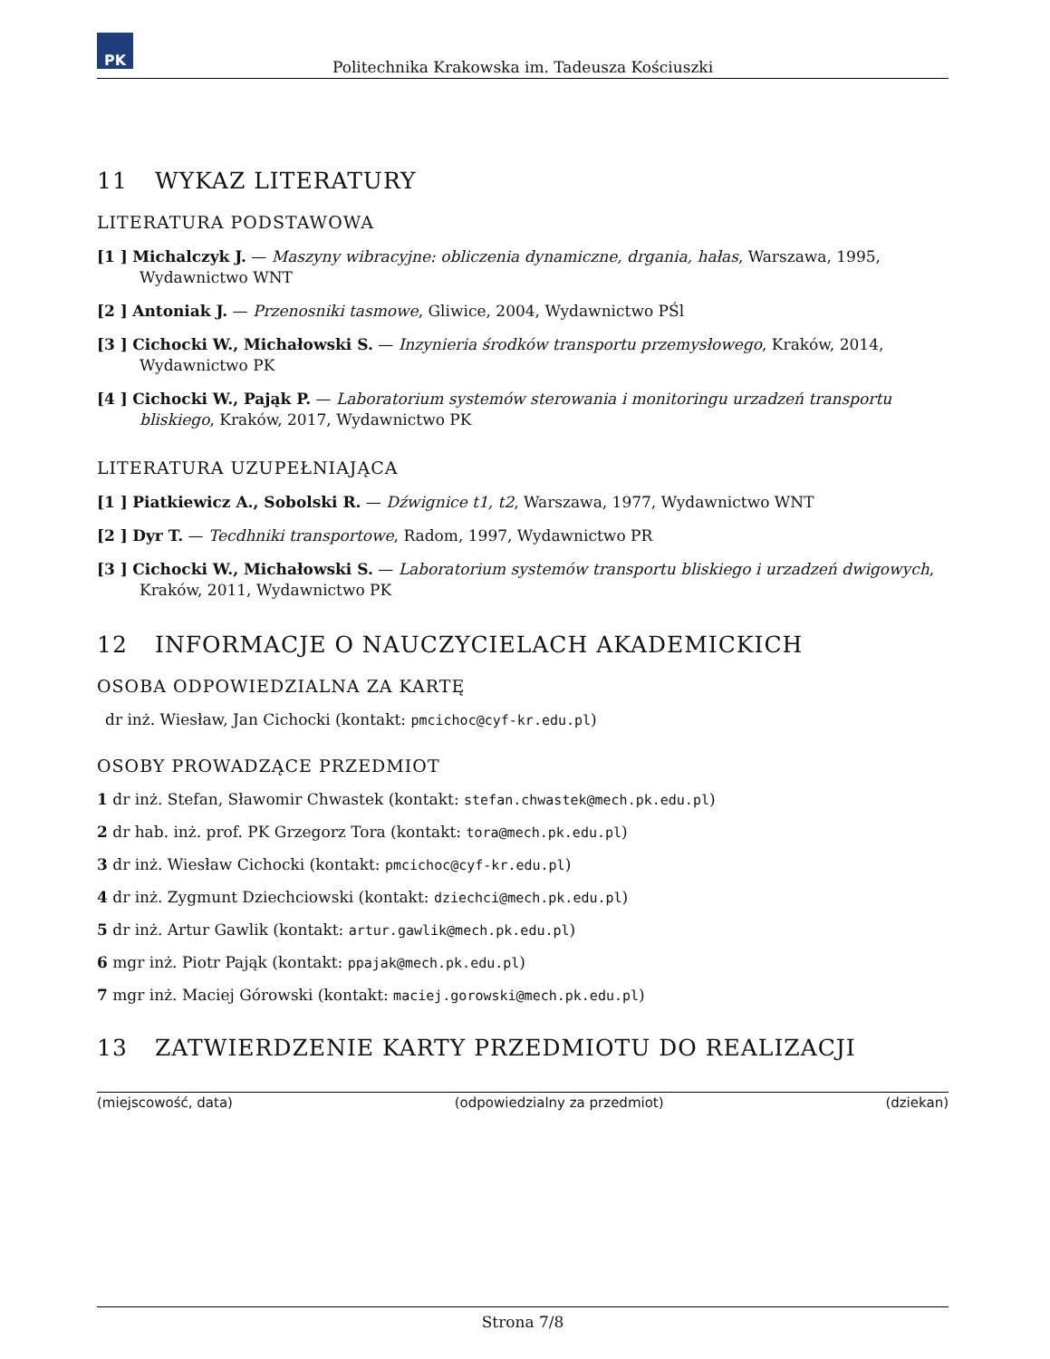PK
Politechnika Krakowska im. Tadeusza Kościuszki
11 WYKAZ LITERATURY
LITERATURA PODSTAWOWA
[1 ] Michalczyk J. — Maszyny wibracyjne: obliczenia dynamiczne, drgania, hałas, Warszawa, 1995, Wydawnictwo WNT
[2 ] Antoniak J. — Przenosniki tasmowe, Gliwice, 2004, Wydawnictwo PŚl
[3 ] Cichocki W., Michałowski S. — Inzynieria środków transportu przemysłowego, Kraków, 2014, Wydawnictwo PK
[4 ] Cichocki W., Pająk P. — Laboratorium systemów sterowania i monitoringu urzadzeń transportu bliskiego, Kraków, 2017, Wydawnictwo PK
LITERATURA UZUPEŁNIAJĄCA
[1 ] Piatkiewicz A., Sobolski R. — Dźwignice t1, t2, Warszawa, 1977, Wydawnictwo WNT
[2 ] Dyr T. — Tecdhniki transportowe, Radom, 1997, Wydawnictwo PR
[3 ] Cichocki W., Michałowski S. — Laboratorium systemów transportu bliskiego i urzadzeń dwigowych, Kraków, 2011, Wydawnictwo PK
12 INFORMACJE O NAUCZYCIELACH AKADEMICKICH
OSOBA ODPOWIEDZIALNA ZA KARTĘ
dr inż. Wiesław, Jan Cichocki (kontakt: pmcichoc@cyf-kr.edu.pl)
OSOBY PROWADZĄCE PRZEDMIOT
1 dr inż. Stefan, Sławomir Chwastek (kontakt: stefan.chwastek@mech.pk.edu.pl)
2 dr hab. inż. prof. PK Grzegorz Tora (kontakt: tora@mech.pk.edu.pl)
3 dr inż. Wiesław Cichocki (kontakt: pmcichoc@cyf-kr.edu.pl)
4 dr inż. Zygmunt Dziechciowski (kontakt: dziechci@mech.pk.edu.pl)
5 dr inż. Artur Gawlik (kontakt: artur.gawlik@mech.pk.edu.pl)
6 mgr inż. Piotr Pająk (kontakt: ppajak@mech.pk.edu.pl)
7 mgr inż. Maciej Górowski (kontakt: maciej.gorowski@mech.pk.edu.pl)
13 ZATWIERDZENIE KARTY PRZEDMIOTU DO REALIZACJI
(miejscowość, data) (odpowiedzialny za przedmiot) (dziekan)
Strona 7/8